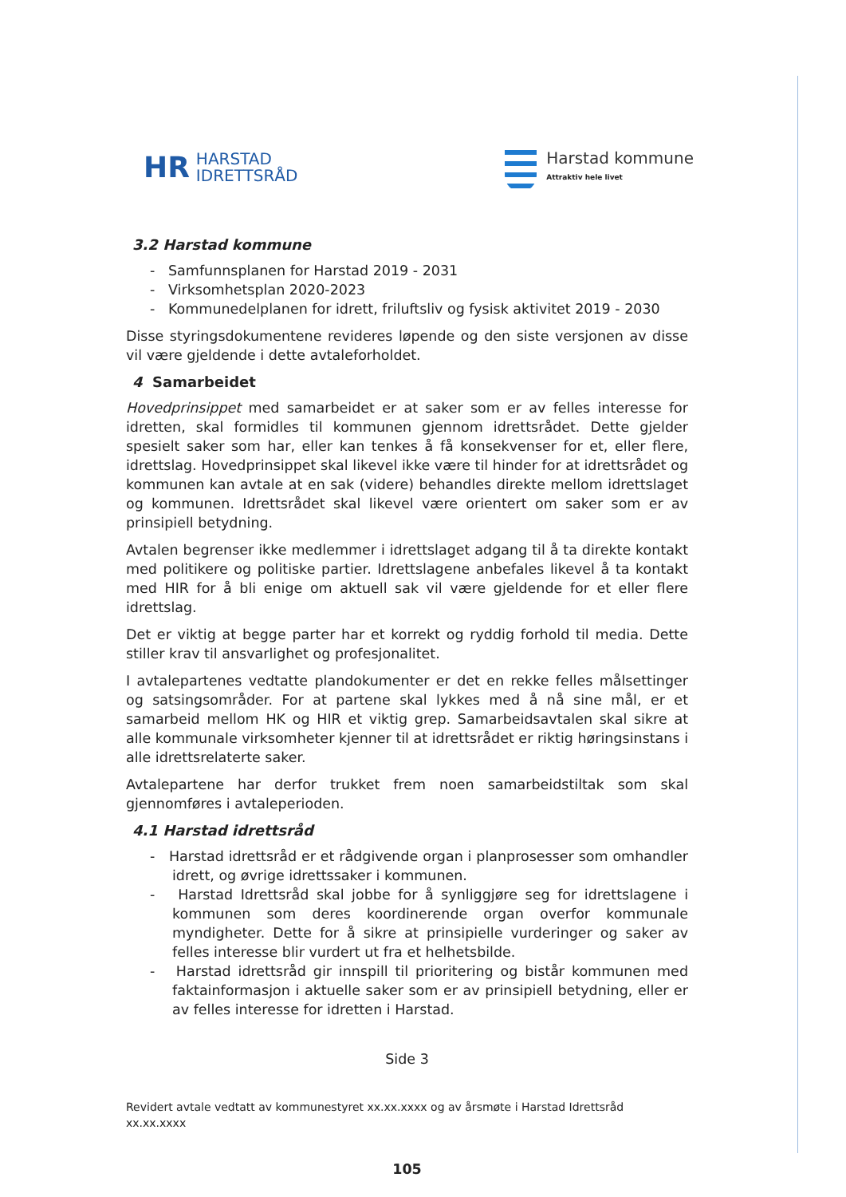HR HARSTAD
IDRETTSRÅD
Harstad kommune
Attraktiv hele livet
3.2 Harstad kommune
- Samfunnsplanen for Harstad 2019 - 2031
- Virksomhetsplan 2020-2023
- Kommunedelplanen for idrett, friluftsliv og fysisk aktivitet 2019 - 2030
Disse styringsdokumentene revideres løpende og den siste versjonen av disse vil være gjeldende i dette avtaleforholdet.
4 Samarbeidet
Hovedprinsippet med samarbeidet er at saker som er av felles interesse for idretten, skal formidles til kommunen gjennom idrettsrådet. Dette gjelder spesielt saker som har, eller kan tenkes å få konsekvenser for et, eller flere, idrettslag. Hovedprinsippet skal likevel ikke være til hinder for at idrettsrådet og kommunen kan avtale at en sak (videre) behandles direkte mellom idrettslaget og kommunen. Idrettsrådet skal likevel være orientert om saker som er av prinsipiell betydning.
Avtalen begrenser ikke medlemmer i idrettslaget adgang til å ta direkte kontakt med politikere og politiske partier. Idrettslagene anbefales likevel å ta kontakt med HIR for å bli enige om aktuell sak vil være gjeldende for et eller flere idrettslag.
Det er viktig at begge parter har et korrekt og ryddig forhold til media. Dette stiller krav til ansvarlighet og profesjonalitet.
I avtalepartenes vedtatte plandokumenter er det en rekke felles målsettinger og satsingsområder. For at partene skal lykkes med å nå sine mål, er et samarbeid mellom HK og HIR et viktig grep. Samarbeidsavtalen skal sikre at alle kommunale virksomheter kjenner til at idrettsrådet er riktig høringsinstans i alle idrettsrelaterte saker.
Avtalepartene har derfor trukket frem noen samarbeidstiltak som skal gjennomføres i avtaleperioden.
4.1 Harstad idrettsråd
- Harstad idrettsråd er et rådgivende organ i planprosesser som omhandler idrett, og øvrige idrettssaker i kommunen.
- Harstad Idrettsråd skal jobbe for å synliggjøre seg for idrettslagene i kommunen som deres koordinerende organ overfor kommunale myndigheter. Dette for å sikre at prinsipielle vurderinger og saker av felles interesse blir vurdert ut fra et helhetsbilde.
- Harstad idrettsråd gir innspill til prioritering og bistår kommunen med faktainformasjon i aktuelle saker som er av prinsipiell betydning, eller er av felles interesse for idretten i Harstad.
Side 3
Revidert avtale vedtatt av kommunestyret xx.xx.xxxx og av årsmøte i Harstad Idrettsråd
xx.xx.xxxx
105